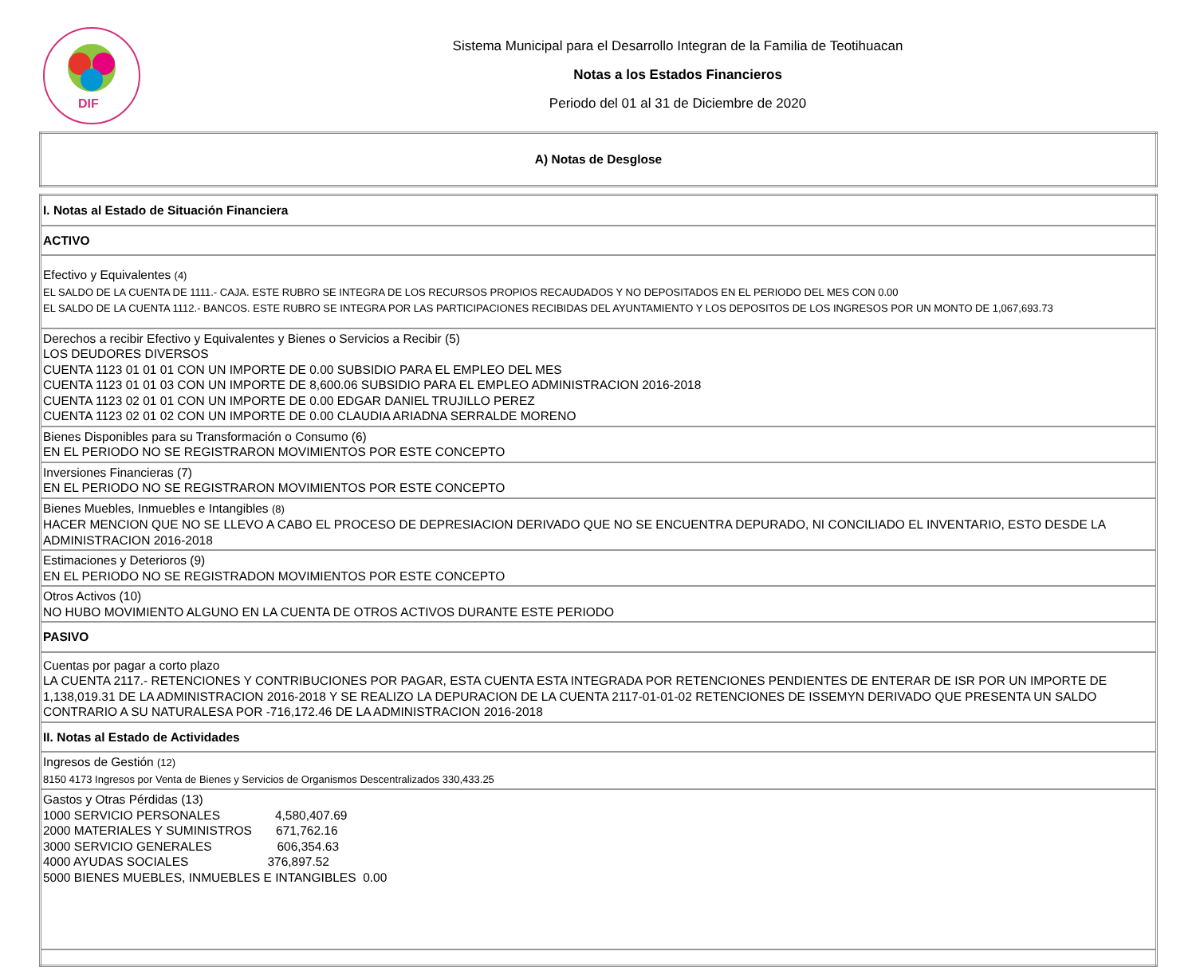DIF
Sistema Municipal para el Desarrollo Integran de la Familia de Teotihuacan
Notas a los Estados Financieros
Periodo del 01 al 31 de Diciembre de 2020
| A) Notas de Desglose |
| I. Notas al Estado de Situación Financiera |
| ACTIVO |
| Efectivo y Equivalentes (4) EL SALDO DE LA CUENTA DE 1111.- CAJA. ESTE RUBRO SE INTEGRA DE LOS RECURSOS PROPIOS RECAUDADOS Y NO DEPOSITADOS EN EL PERIODO DEL MES CON 0.00 EL SALDO DE LA CUENTA 1112.- BANCOS. ESTE RUBRO SE INTEGRA POR LAS PARTICIPACIONES RECIBIDAS DEL AYUNTAMIENTO Y LOS DEPOSITOS DE LOS INGRESOS POR UN MONTO DE 1,067,693.73 |
| Derechos a recibir Efectivo y Equivalentes y Bienes o Servicios a Recibir (5) LOS DEUDORES DIVERSOS CUENTA 1123 01 01 01 CON UN IMPORTE DE 0.00 SUBSIDIO PARA EL EMPLEO DEL MES CUENTA 1123 01 01 03 CON UN IMPORTE DE 8,600.06 SUBSIDIO PARA EL EMPLEO ADMINISTRACION 2016-2018 CUENTA 1123 02 01 01 CON UN IMPORTE DE 0.00 EDGAR DANIEL TRUJILLO PEREZ CUENTA 1123 02 01 02 CON UN IMPORTE DE 0.00 CLAUDIA ARIADNA SERRALDE MORENO |
| Bienes Disponibles para su Transformación o Consumo (6) EN EL PERIODO NO SE REGISTRARON MOVIMIENTOS POR ESTE CONCEPTO |
| Inversiones Financieras (7) EN EL PERIODO NO SE REGISTRARON MOVIMIENTOS POR ESTE CONCEPTO |
| Bienes Muebles, Inmuebles e Intangibles (8) HACER MENCION QUE NO SE LLEVO A CABO EL PROCESO DE DEPRESIACION DERIVADO QUE NO SE ENCUENTRA DEPURADO, NI CONCILIADO EL INVENTARIO, ESTO DESDE LA ADMINISTRACION 2016-2018 |
| Estimaciones y Deterioros (9) EN EL PERIODO NO SE REGISTRADON MOVIMIENTOS POR ESTE CONCEPTO |
| Otros Activos (10) NO HUBO MOVIMIENTO ALGUNO EN LA CUENTA DE OTROS ACTIVOS DURANTE ESTE PERIODO |
| PASIVO |
| Cuentas por pagar a corto plazo LA CUENTA 2117.- RETENCIONES Y CONTRIBUCIONES POR PAGAR, ESTA CUENTA ESTA INTEGRADA POR RETENCIONES PENDIENTES DE ENTERAR DE ISR POR UN IMPORTE DE 1,138,019.31 DE LA ADMINISTRACION 2016-2018 Y SE REALIZO LA DEPURACION DE LA CUENTA 2117-01-01-02 RETENCIONES DE ISSEMYN DERIVADO QUE PRESENTA UN SALDO CONTRARIO A SU NATURALESA POR -716,172.46 DE LA ADMINISTRACION 2016-2018 |
| II. Notas al Estado de Actividades |
| Ingresos de Gestión (12) 8150 4173 Ingresos por Venta de Bienes y Servicios de Organismos Descentralizados 330,433.25 |
| Gastos y Otras Pérdidas (13) 1000 SERVICIO PERSONALES 4,580,407.69 2000 MATERIALES Y SUMINISTROS 671,762.16 3000 SERVICIO GENERALES 606,354.63 4000 AYUDAS SOCIALES 376,897.52 5000 BIENES MUEBLES, INMUEBLES E INTANGIBLES 0.00 |